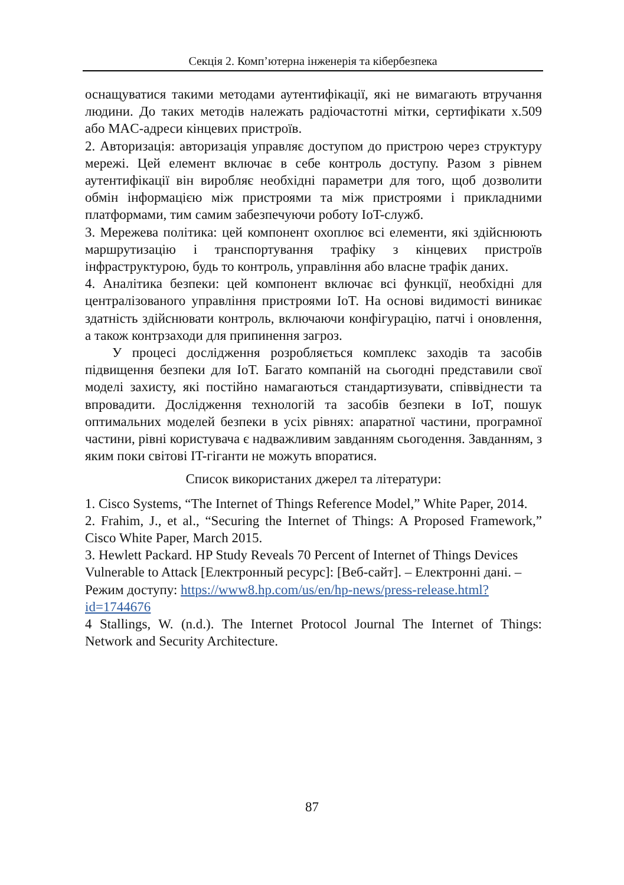Секція 2. Комп’ютерна інженерія та кібербезпека
оснащуватися такими методами аутентифікації, які не вимагають втручання людини. До таких методів належать радіочастотні мітки, сертифікати x.509 або MAC-адреси кінцевих пристроїв.
2. Авторизація: авторизація управляє доступом до пристрою через структуру мережі. Цей елемент включає в себе контроль доступу. Разом з рівнем аутентифікації він виробляє необхідні параметри для того, щоб дозволити обмін інформацією між пристроями та між пристроями і прикладними платформами, тим самим забезпечуючи роботу IoT-служб.
3. Мережева політика: цей компонент охоплює всі елементи, які здійснюють маршрутизацію і транспортування трафіку з кінцевих пристроїв інфраструктурою, будь то контроль, управління або власне трафік даних.
4. Аналітика безпеки: цей компонент включає всі функції, необхідні для централізованого управління пристроями IoT. На основі видимості виникає здатність здійснювати контроль, включаючи конфігурацію, патчі і оновлення, а також контрзаходи для припинення загроз.
У процесі дослідження розробляється комплекс заходів та засобів підвищення безпеки для IoT. Багато компаній на сьогодні представили свої моделі захисту, які постійно намагаються стандартизувати, співвіднести та впровадити. Дослідження технологій та засобів безпеки в IoT, пошук оптимальних моделей безпеки в усіх рівнях: апаратної частини, програмної частини, рівні користувача є надважливим завданням сьогодення. Завданням, з яким поки світові IT-гіганти не можуть впоратися.
Список використаних джерел та літератури:
1. Cisco Systems, “The Internet of Things Reference Model,” White Paper, 2014.
2. Frahim, J., et al., “Securing the Internet of Things: A Proposed Framework,” Cisco White Paper, March 2015.
3. Hewlett Packard. HP Study Reveals 70 Percent of Internet of Things Devices Vulnerable to Attack [Електронный ресурс]: [Веб-сайт]. – Електронні дані. – Режим доступу: https://www8.hp.com/us/en/hp-news/press-release.html?id=1744676
4 Stallings, W. (n.d.). The Internet Protocol Journal The Internet of Things: Network and Security Architecture.
87